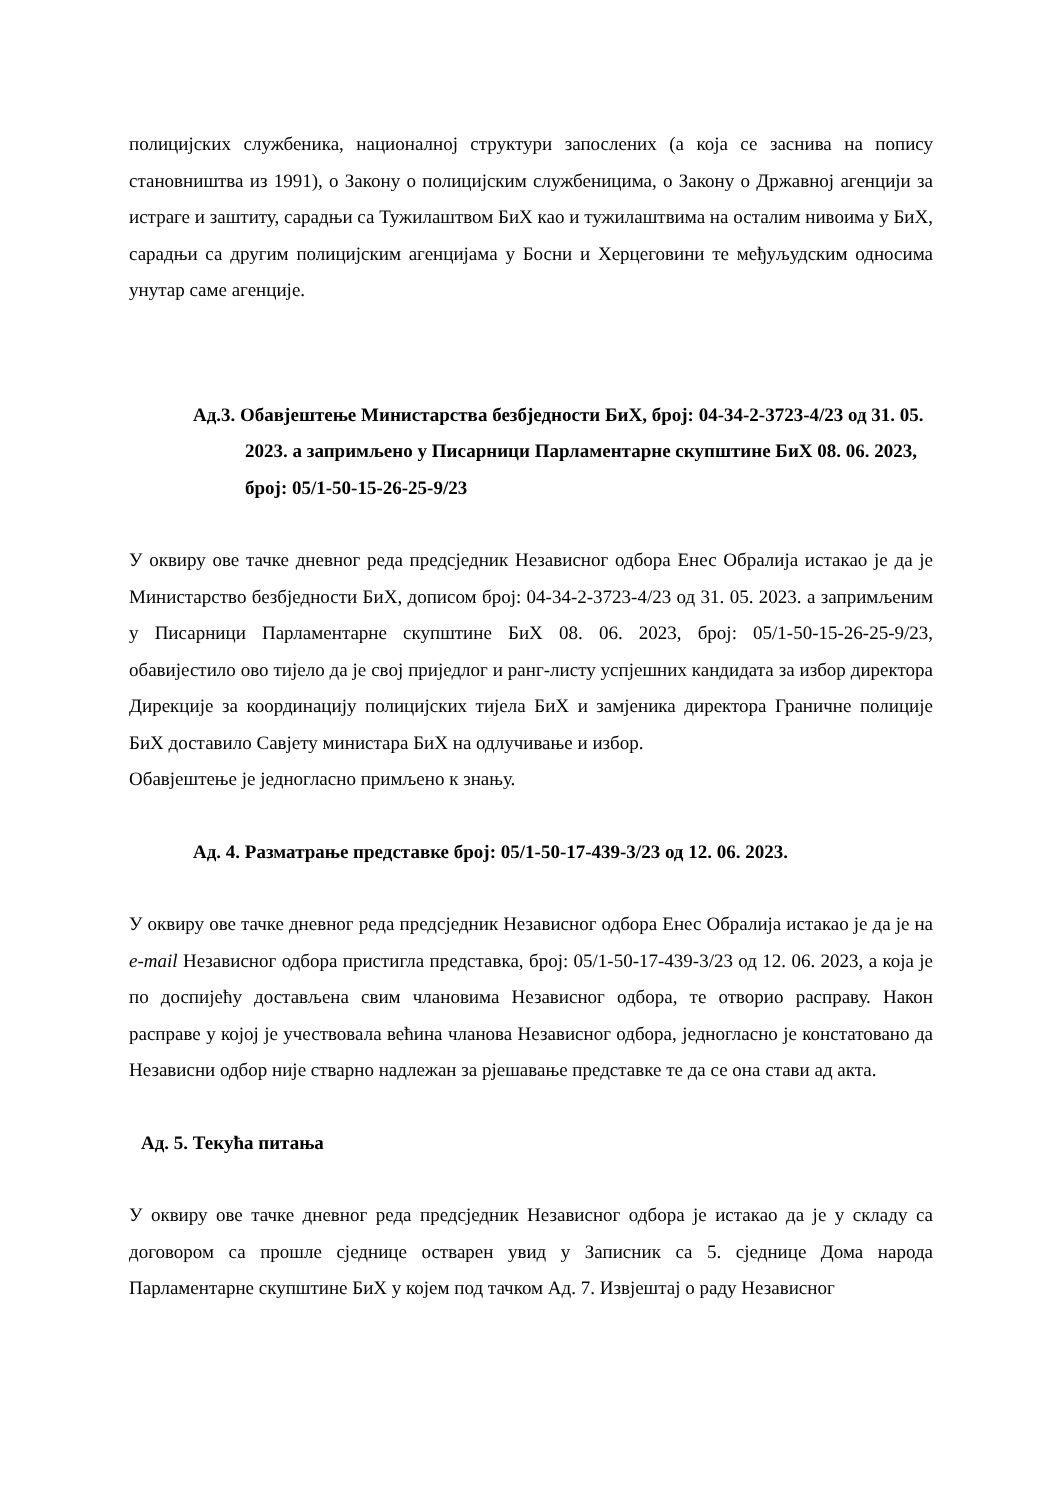полицијских службеника, националној структури запослених (а која се заснива на попису становништва из 1991), о Закону о полицијским службеницима, о Закону о Државној агенцији за истраге и заштиту, сарадњи са Тужилаштвом БиХ као и тужилаштвима на осталим нивоима у БиХ, сарадњи са другим полицијским агенцијама у Босни и Херцеговини те међуљудским односима унутар саме агенције.
Ад.3. Обавјештење Министарства безбједности БиХ, број: 04-34-2-3723-4/23 од 31. 05. 2023. а запримљено у Писарници Парламентарне скупштине БиХ 08. 06. 2023, број: 05/1-50-15-26-25-9/23
У оквиру ове тачке дневног реда предсједник Независног одбора Енес Обралија истакао је да је Министарство безбједности БиХ, дописом број: 04-34-2-3723-4/23 од 31. 05. 2023. а запримљеним у Писарници Парламентарне скупштине БиХ 08. 06. 2023, број: 05/1-50-15-26-25-9/23, обавијестило ово тијело да је свој приједлог и ранг-листу успјешних кандидата за избор директора Дирекције за координацију полицијских тијела БиХ и замјеника директора Граничне полиције БиХ доставило Савјету министара БиХ на одлучивање и избор.
Обавјештење је једногласно примљено к знању.
Ад. 4. Разматрање представке број: 05/1-50-17-439-3/23 од 12. 06. 2023.
У оквиру ове тачке дневног реда предсједник Независног одбора Енес Обралија истакао је да је на e-mail Независног одбора пристигла представка, број: 05/1-50-17-439-3/23 од 12. 06. 2023, а која је по доспијећу достављена свим члановима Независног одбора, те отворио расправу. Након расправе у којој је учествовала већина чланова Независног одбора, једногласно је констатовано да Независни одбор није стварно надлежан за рјешавање представке те да се она стави ад акта.
Ад. 5. Текућа питања
У оквиру ове тачке дневног реда предсједник Независног одбора је истакао да је у складу са договором са прошле сједнице остварен увид у Записник са 5. сједнице Дома народа Парламентарне скупштине БиХ у којем под тачком Ад. 7. Извјештај о раду Независног